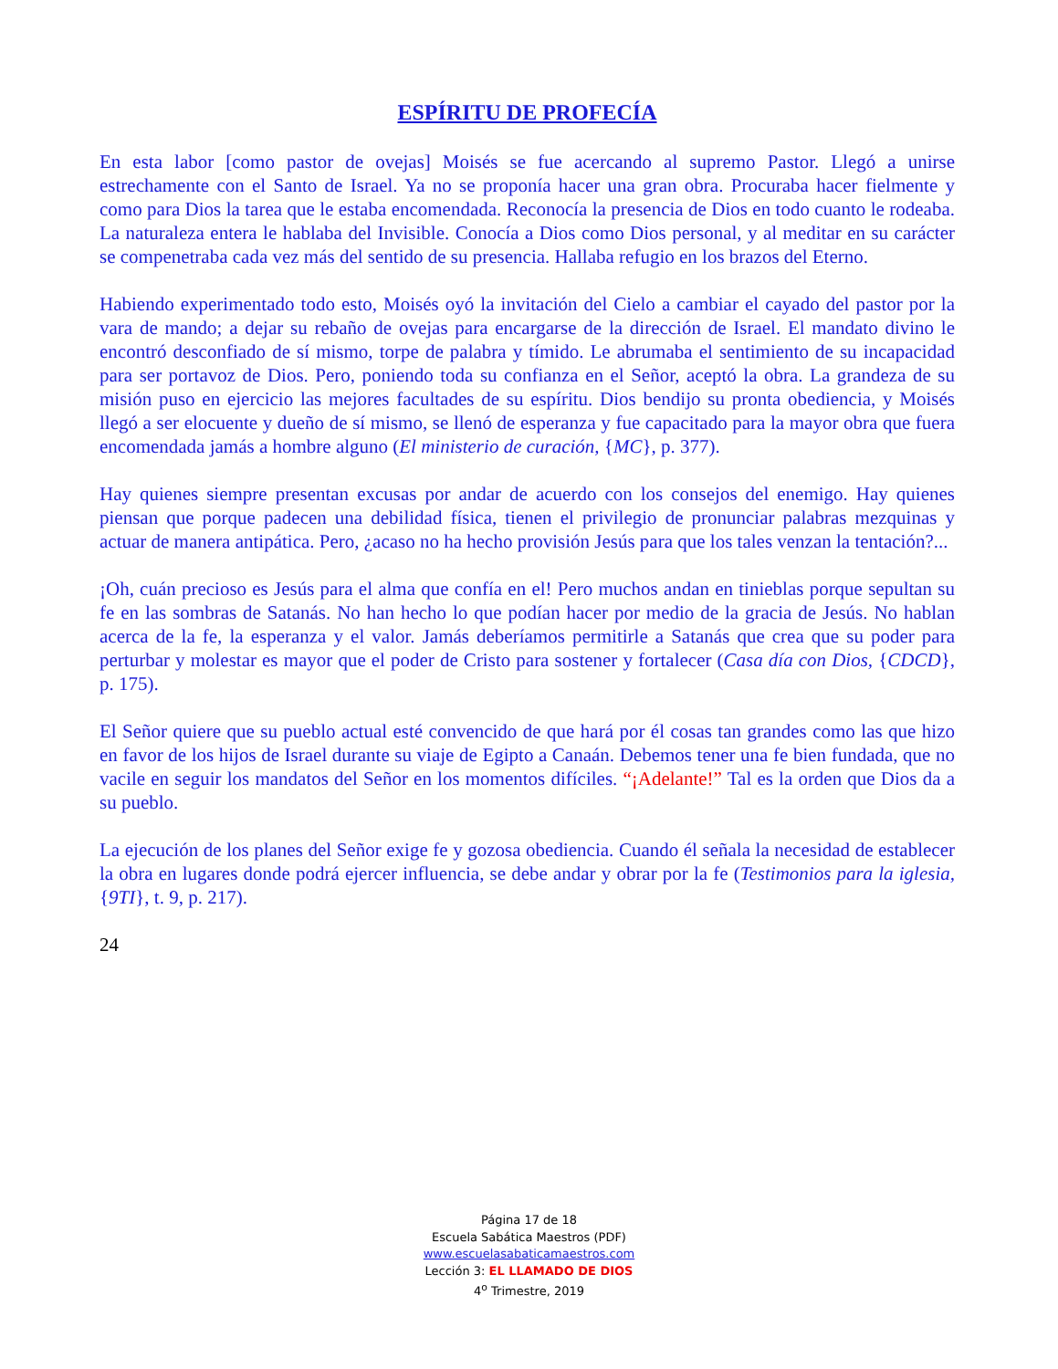ESPÍRITU DE PROFECÍA
En esta labor [como pastor de ovejas] Moisés se fue acercando al supremo Pastor. Llegó a unirse estrechamente con el Santo de Israel. Ya no se proponía hacer una gran obra. Procuraba hacer fielmente y como para Dios la tarea que le estaba encomendada. Reconocía la presencia de Dios en todo cuanto le rodeaba. La naturaleza entera le hablaba del Invisible. Conocía a Dios como Dios personal, y al meditar en su carácter se compenetraba cada vez más del sentido de su presencia. Hallaba refugio en los brazos del Eterno.
Habiendo experimentado todo esto, Moisés oyó la invitación del Cielo a cambiar el cayado del pastor por la vara de mando; a dejar su rebaño de ovejas para encargarse de la dirección de Israel. El mandato divino le encontró desconfiado de sí mismo, torpe de palabra y tímido. Le abrumaba el sentimiento de su incapacidad para ser portavoz de Dios. Pero, poniendo toda su confianza en el Señor, aceptó la obra. La grandeza de su misión puso en ejercicio las mejores facultades de su espíritu. Dios bendijo su pronta obediencia, y Moisés llegó a ser elocuente y dueño de sí mismo, se llenó de esperanza y fue capacitado para la mayor obra que fuera encomendada jamás a hombre alguno (El ministerio de curación, {MC}, p. 377).
Hay quienes siempre presentan excusas por andar de acuerdo con los consejos del enemigo. Hay quienes piensan que porque padecen una debilidad física, tienen el privilegio de pronunciar palabras mezquinas y actuar de manera antipática. Pero, ¿acaso no ha hecho provisión Jesús para que los tales venzan la tentación?...
¡Oh, cuán precioso es Jesús para el alma que confía en el! Pero muchos andan en tinieblas porque sepultan su fe en las sombras de Satanás. No han hecho lo que podían hacer por medio de la gracia de Jesús. No hablan acerca de la fe, la esperanza y el valor. Jamás deberíamos permitirle a Satanás que crea que su poder para perturbar y molestar es mayor que el poder de Cristo para sostener y fortalecer (Casa día con Dios, {CDCD}, p. 175).
El Señor quiere que su pueblo actual esté convencido de que hará por él cosas tan grandes como las que hizo en favor de los hijos de Israel durante su viaje de Egipto a Canaán. Debemos tener una fe bien fundada, que no vacile en seguir los mandatos del Señor en los momentos difíciles. “¡Adelante!” Tal es la orden que Dios da a su pueblo.
La ejecución de los planes del Señor exige fe y gozosa obediencia. Cuando él señala la necesidad de establecer la obra en lugares donde podrá ejercer influencia, se debe andar y obrar por la fe (Testimonios para la iglesia, {9TI}, t. 9, p. 217).
24
Página 17 de 18
Escuela Sabática Maestros (PDF)
www.escuelasabaticamaestros.com
Lección 3: EL LLAMADO DE DIOS
4<sup>o</sup> Trimestre, 2019